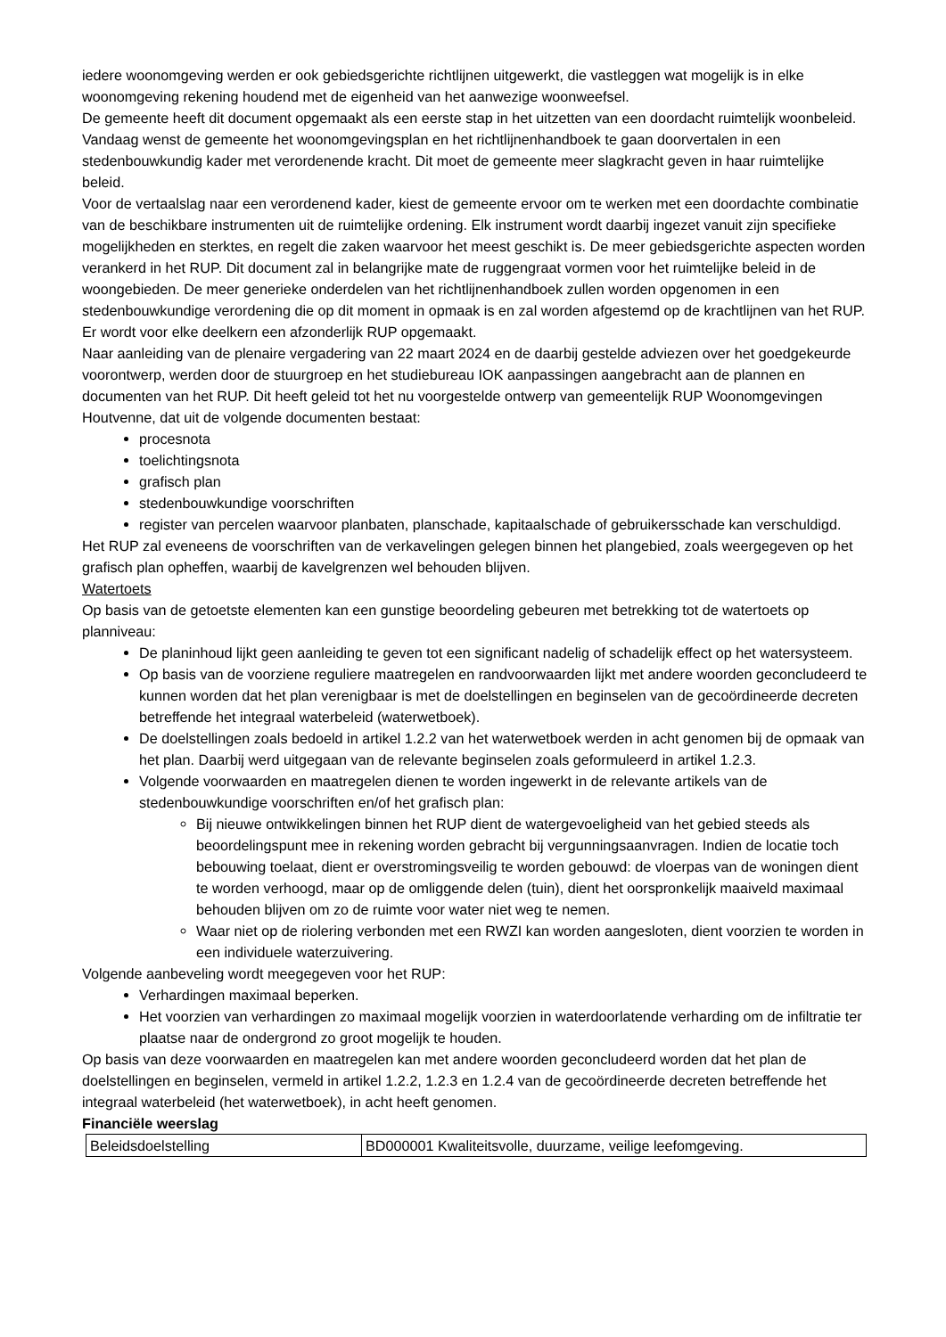iedere woonomgeving werden er ook gebiedsgerichte richtlijnen uitgewerkt, die vastleggen wat mogelijk is in elke woonomgeving rekening houdend met de eigenheid van het aanwezige woonweefsel.
De gemeente heeft dit document opgemaakt als een eerste stap in het uitzetten van een doordacht ruimtelijk woonbeleid. Vandaag wenst de gemeente het woonomgevingsplan en het richtlijnenhandboek te gaan doorvertalen in een stedenbouwkundig kader met verordenende kracht. Dit moet de gemeente meer slagkracht geven in haar ruimtelijke beleid.
Voor de vertaalslag naar een verordenend kader, kiest de gemeente ervoor om te werken met een doordachte combinatie van de beschikbare instrumenten uit de ruimtelijke ordening. Elk instrument wordt daarbij ingezet vanuit zijn specifieke mogelijkheden en sterktes, en regelt die zaken waarvoor het meest geschikt is. De meer gebiedsgerichte aspecten worden verankerd in het RUP. Dit document zal in belangrijke mate de ruggengraat vormen voor het ruimtelijke beleid in de woongebieden. De meer generieke onderdelen van het richtlijnenhandboek zullen worden opgenomen in een stedenbouwkundige verordening die op dit moment in opmaak is en zal worden afgestemd op de krachtlijnen van het RUP.
Er wordt voor elke deelkern een afzonderlijk RUP opgemaakt.
Naar aanleiding van de plenaire vergadering van 22 maart 2024 en de daarbij gestelde adviezen over het goedgekeurde voorontwerp, werden door de stuurgroep en het studiebureau IOK aanpassingen aangebracht aan de plannen en documenten van het RUP. Dit heeft geleid tot het nu voorgestelde ontwerp van gemeentelijk RUP Woonomgevingen Houtvenne, dat uit de volgende documenten bestaat:
procesnota
toelichtingsnota
grafisch plan
stedenbouwkundige voorschriften
register van percelen waarvoor planbaten, planschade, kapitaalschade of gebruikersschade kan verschuldigd.
Het RUP zal eveneens de voorschriften van de verkavelingen gelegen binnen het plangebied, zoals weergegeven op het grafisch plan opheffen, waarbij de kavelgrenzen wel behouden blijven.
Watertoets
Op basis van de getoetste elementen kan een gunstige beoordeling gebeuren met betrekking tot de watertoets op planniveau:
De planinhoud lijkt geen aanleiding te geven tot een significant nadelig of schadelijk effect op het watersysteem.
Op basis van de voorziene reguliere maatregelen en randvoorwaarden lijkt met andere woorden geconcludeerd te kunnen worden dat het plan verenigbaar is met de doelstellingen en beginselen van de gecoördineerde decreten betreffende het integraal waterbeleid (waterwetboek).
De doelstellingen zoals bedoeld in artikel 1.2.2 van het waterwetboek werden in acht genomen bij de opmaak van het plan. Daarbij werd uitgegaan van de relevante beginselen zoals geformuleerd in artikel 1.2.3.
Volgende voorwaarden en maatregelen dienen te worden ingewerkt in de relevante artikels van de stedenbouwkundige voorschriften en/of het grafisch plan:
Bij nieuwe ontwikkelingen binnen het RUP dient de watergevoeligheid van het gebied steeds als beoordelingspunt mee in rekening worden gebracht bij vergunningsaanvragen. Indien de locatie toch bebouwing toelaat, dient er overstromingsveilig te worden gebouwd: de vloerpas van de woningen dient te worden verhoogd, maar op de omliggende delen (tuin), dient het oorspronkelijk maaiveld maximaal behouden blijven om zo de ruimte voor water niet weg te nemen.
Waar niet op de riolering verbonden met een RWZI kan worden aangesloten, dient voorzien te worden in een individuele waterzuivering.
Volgende aanbeveling wordt meegegeven voor het RUP:
Verhardingen maximaal beperken.
Het voorzien van verhardingen zo maximaal mogelijk voorzien in waterdoorlatende verharding om de infiltratie ter plaatse naar de ondergrond zo groot mogelijk te houden.
Op basis van deze voorwaarden en maatregelen kan met andere woorden geconcludeerd worden dat het plan de doelstellingen en beginselen, vermeld in artikel 1.2.2, 1.2.3 en 1.2.4 van de gecoördineerde decreten betreffende het integraal waterbeleid (het waterwetboek), in acht heeft genomen.
Financiële weerslag
| Beleidsdoelstelling | BD000001 Kwaliteitsvolle, duurzame, veilige leefomgeving. |